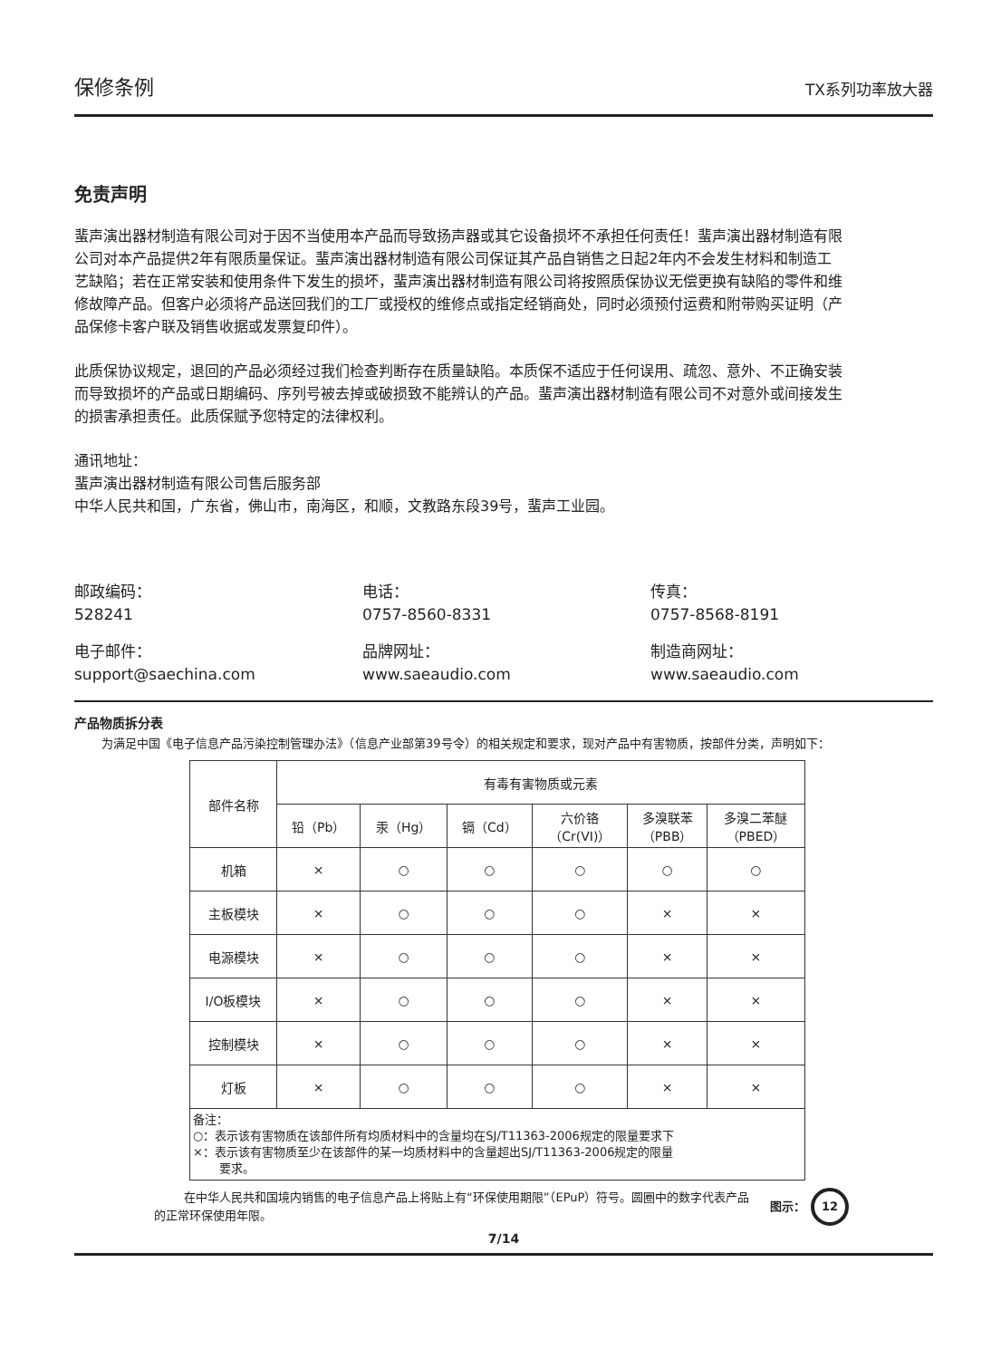保修条例 TX系列功率放大器
免责声明
蜚声演出器材制造有限公司对于因不当使用本产品而导致扬声器或其它设备损坏不承担任何责任！蜚声演出器材制造有限公司对本产品提供2年有限质量保证。蜚声演出器材制造有限公司保证其产品自销售之日起2年内不会发生材料和制造工艺缺陷；若在正常安装和使用条件下发生的损坏，蜚声演出器材制造有限公司将按照质保协议无偿更换有缺陷的零件和维修故障产品。但客户必须将产品送回我们的工厂或授权的维修点或指定经销商处，同时必须预付运费和附带购买证明（产品保修卡客户联及销售收据或发票复印件）。
此质保协议规定，退回的产品必须经过我们检查判断存在质量缺陷。本质保不适应于任何误用、疏忽、意外、不正确安装而导致损坏的产品或日期编码、序列号被去掉或破损致不能辨认的产品。蜚声演出器材制造有限公司不对意外或间接发生的损害承担责任。此质保赋予您特定的法律权利。
通讯地址：
蜚声演出器材制造有限公司售后服务部
中华人民共和国，广东省，佛山市，南海区，和顺，文教路东段39号，蜚声工业园。
邮政编码：
528241
电话：
0757-8560-8331
传真：
0757-8568-8191
电子邮件：
support@saechina.com
品牌网址：
www.saeaudio.com
制造商网址：
www.saeaudio.com
产品物质拆分表
为满足中国《电子信息产品污染控制管理办法》（信息产业部第39号令）的相关规定和要求，现对产品中有害物质，按部件分类，声明如下：
| 部件名称 | 有毒有害物质或元素 | | | | | |
| --- | --- | --- | --- | --- | --- | --- |
| | 铅（Pb） | 汞（Hg） | 镉（Cd） | 六价铬 （Cr(VI)） | 多溴联苯 （PBB） | 多溴二苯醚 （PBED） |
| 机箱 | × | ○ | ○ | ○ | ○ | ○ |
| 主板模块 | × | ○ | ○ | ○ | × | × |
| 电源模块 | × | ○ | ○ | ○ | × | × |
| I/O板模块 | × | ○ | ○ | ○ | × | × |
| 控制模块 | × | ○ | ○ | ○ | × | × |
| 灯板 | × | ○ | ○ | ○ | × | × |
备注：
○：表示该有害物质在该部件所有均质材料中的含量均在SJ/T11363-2006规定的限量要求下
×：表示该有害物质至少在该部件的某一均质材料中的含量超出SJ/T11363-2006规定的限量
要求。
在中华人民共和国境内销售的电子信息产品上将贴上有“环保使用期限”（EPuP）符号。圆圈中的数字代表产品的正常环保使用年限。
图示： 12
7/14